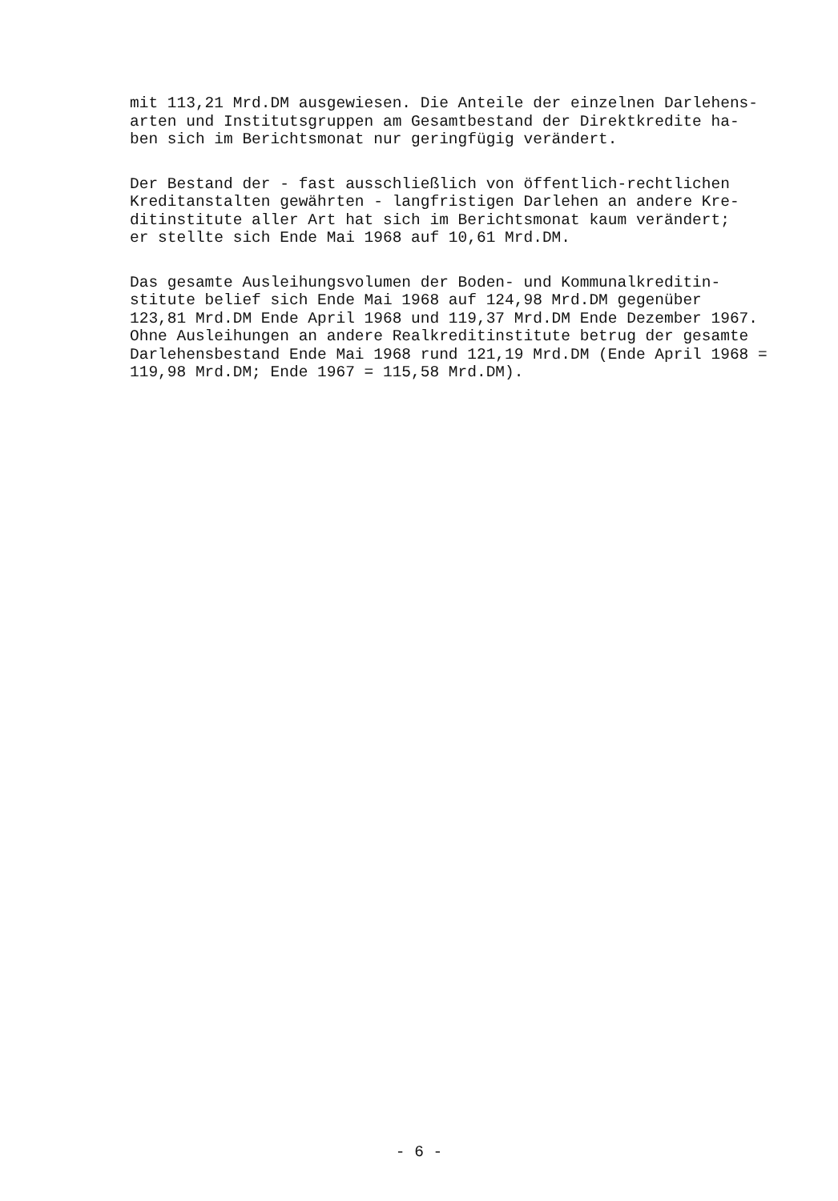mit 113,21 Mrd.DM ausgewiesen. Die Anteile der einzelnen Darlehens- arten und Institutsgruppen am Gesamtbestand der Direktkredite ha- ben sich im Berichtsmonat nur geringfügig verändert.
Der Bestand der - fast ausschließlich von öffentlich-rechtlichen Kreditanstalten gewährten - langfristigen Darlehen an andere Kre- ditinstitute aller Art hat sich im Berichtsmonat kaum verändert; er stellte sich Ende Mai 1968 auf 10,61 Mrd.DM.
Das gesamte Ausleihungsvolumen der Boden- und Kommunalkreditin- stitute belief sich Ende Mai 1968 auf 124,98 Mrd.DM gegenüber 123,81 Mrd.DM Ende April 1968 und 119,37 Mrd.DM Ende Dezember 1967. Ohne Ausleihungen an andere Realkreditinstitute betrug der gesamte Darlehensbestand Ende Mai 1968 rund 121,19 Mrd.DM (Ende April 1968 = 119,98 Mrd.DM; Ende 1967 = 115,58 Mrd.DM).
- 6 -